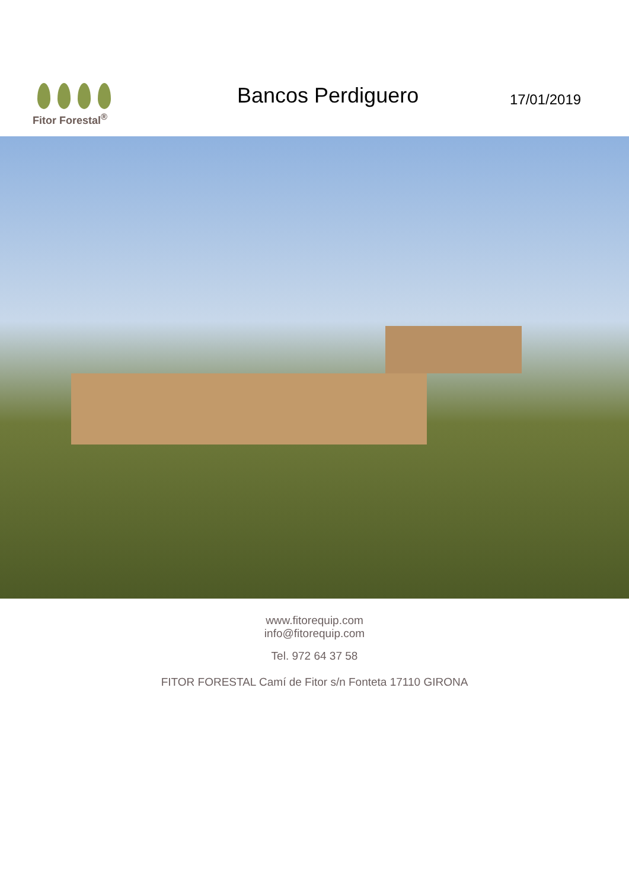Fitor Forestal<sup>®</sup>
Bancos Perdiguero
17/01/2019
www.fitorequip.com
info@fitorequip.com
Tel. 972 64 37 58
FITOR FORESTAL Camí de Fitor s/n Fonteta 17110 GIRONA